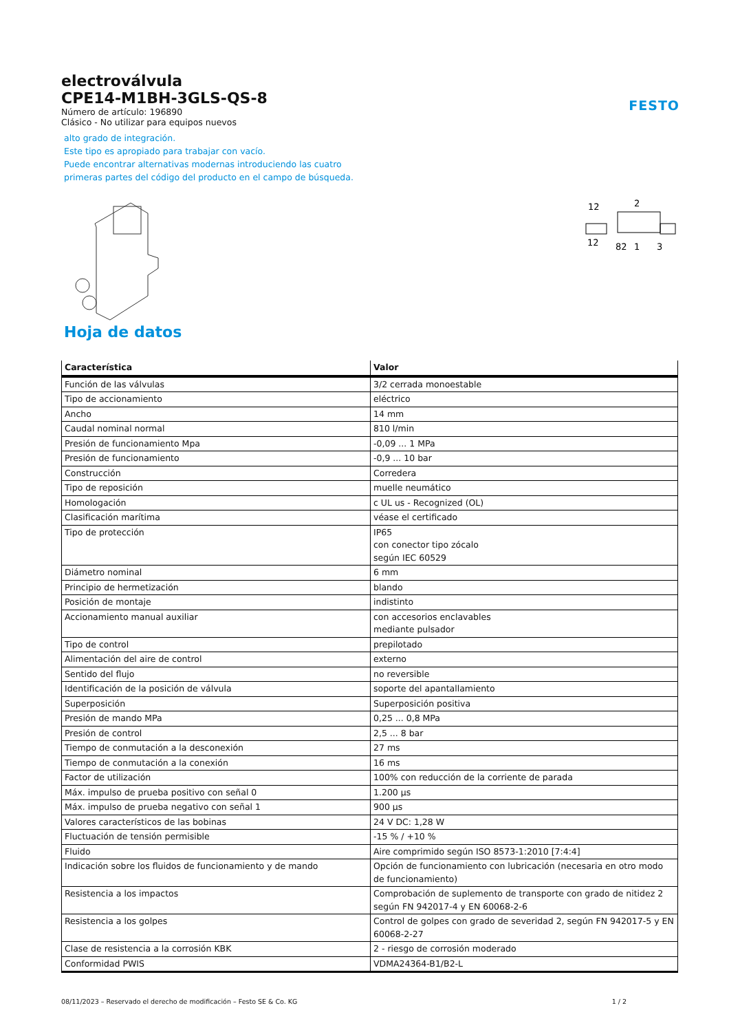electroválvula
CPE14-M1BH-3GLS-QS-8
Número de artículo: 196890
Clásico - No utilizar para equipos nuevos
alto grado de integración.
Este tipo es apropiado para trabajar con vacío.
Puede encontrar alternativas modernas introduciendo las cuatro
primeras partes del código del producto en el campo de búsqueda.
FESTO
12
2
12
82
1
3
Hoja de datos
| Característica | Valor |
| --- | --- |
| Función de las válvulas | 3/2 cerrada monoestable |
| Tipo de accionamiento | eléctrico |
| Ancho | 14 mm |
| Caudal nominal normal | 810 l/min |
| Presión de funcionamiento Mpa | -0,09 ... 1 MPa |
| Presión de funcionamiento | -0,9 ... 10 bar |
| Construcción | Corredera |
| Tipo de reposición | muelle neumático |
| Homologación | c UL us - Recognized (OL) |
| Clasificación marítima | véase el certificado |
| Tipo de protección | IP65 con conector tipo zócalo según IEC 60529 |
| Diámetro nominal | 6 mm |
| Principio de hermetización | blando |
| Posición de montaje | indistinto |
| Accionamiento manual auxiliar | con accesorios enclavables mediante pulsador |
| Tipo de control | prepilotado |
| Alimentación del aire de control | externo |
| Sentido del flujo | no reversible |
| Identificación de la posición de válvula | soporte del apantallamiento |
| Superposición | Superposición positiva |
| Presión de mando MPa | 0,25 ... 0,8 MPa |
| Presión de control | 2,5 ... 8 bar |
| Tiempo de conmutación a la desconexión | 27 ms |
| Tiempo de conmutación a la conexión | 16 ms |
| Factor de utilización | 100% con reducción de la corriente de parada |
| Máx. impulso de prueba positivo con señal 0 | 1.200 µs |
| Máx. impulso de prueba negativo con señal 1 | 900 µs |
| Valores característicos de las bobinas | 24 V DC: 1,28 W |
| Fluctuación de tensión permisible | -15 % / +10 % |
| Fluido | Aire comprimido según ISO 8573-1:2010 [7:4:4] |
| Indicación sobre los fluidos de funcionamiento y de mando | Opción de funcionamiento con lubricación (necesaria en otro modo de funcionamiento) |
| Resistencia a los impactos | Comprobación de suplemento de transporte con grado de nitidez 2 según FN 942017-4 y EN 60068-2-6 |
| Resistencia a los golpes | Control de golpes con grado de severidad 2, según FN 942017-5 y EN 60068-2-27 |
| Clase de resistencia a la corrosión KBK | 2 - riesgo de corrosión moderado |
| Conformidad PWIS | VDMA24364-B1/B2-L |
08/11/2023 – Reservado el derecho de modificación – Festo SE & Co. KG 1 / 2